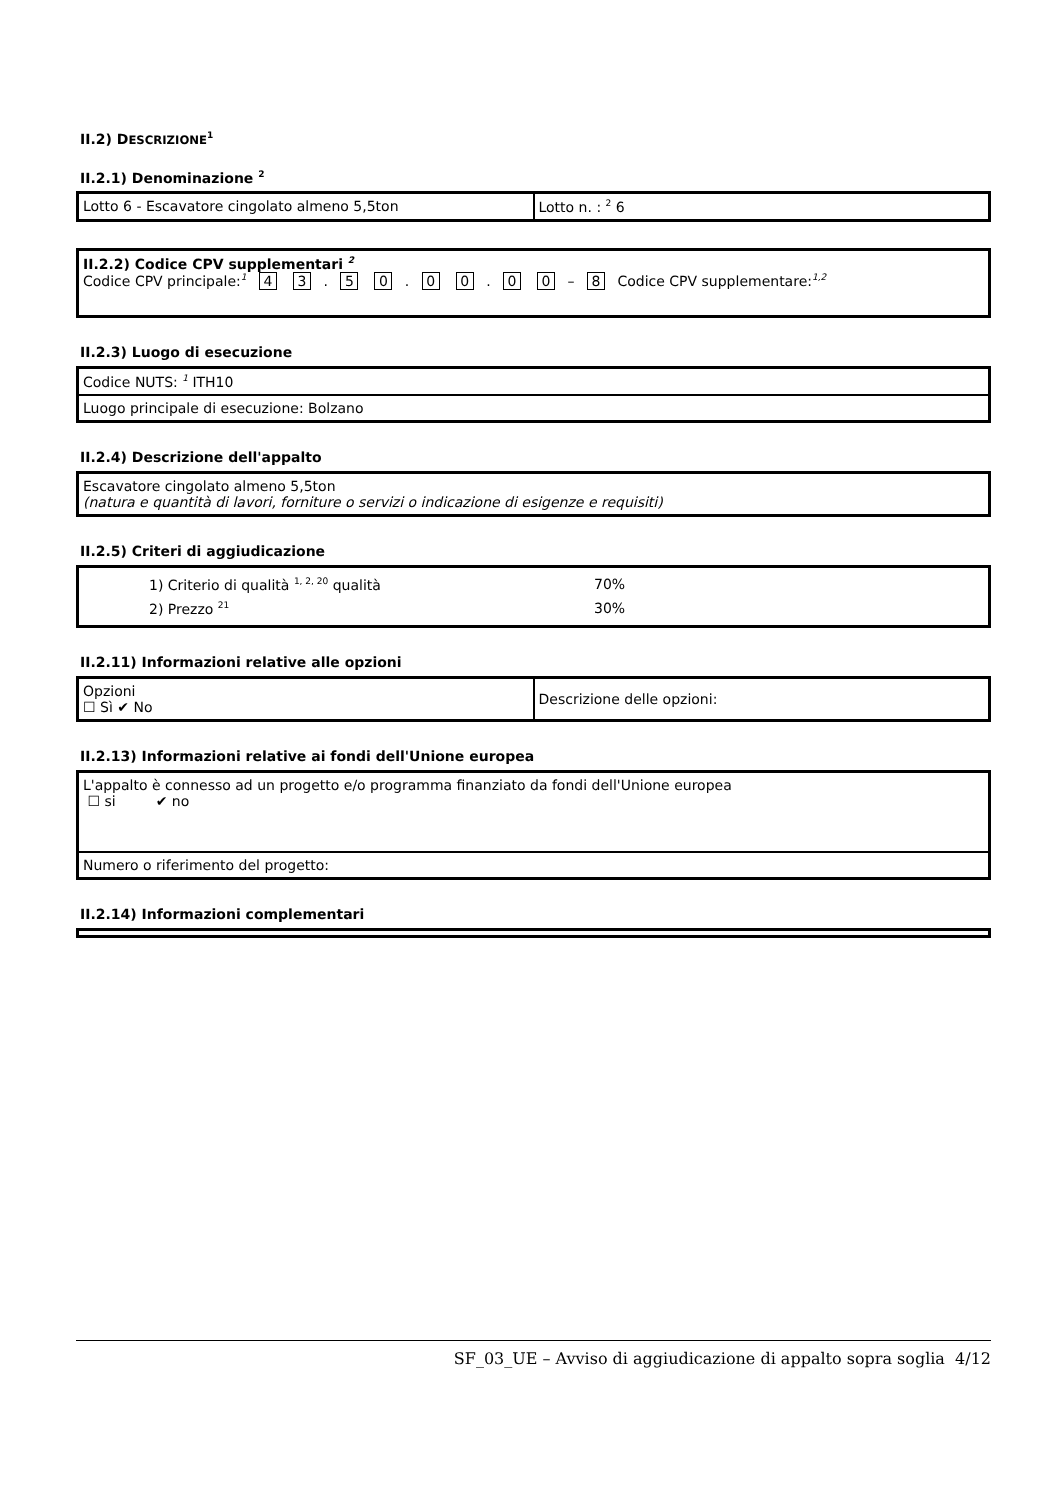II.2) DESCRIZIONE<sup>1</sup>
II.2.1) Denominazione <sup>2</sup>
| Lotto 6 - Escavatore cingolato almeno 5,5ton | Lotto n. : <sup>2</sup> 6 |
| II.2.2) Codice CPV supplementari <sup>2</sup> Codice CPV principale:<sup>1</sup> 4 3 . 5 0 . 0 0 . 0 0 – 8 Codice CPV supplementare:<sup>1,2</sup> |
II.2.3) Luogo di esecuzione
| Codice NUTS: <sup>1</sup> ITH10 |
| Luogo principale di esecuzione: Bolzano |
II.2.4) Descrizione dell'appalto
| Escavatore cingolato almeno 5,5ton (natura e quantità di lavori, forniture o servizi o indicazione di esigenze e requisiti) |
II.2.5) Criteri di aggiudicazione
| 1) Criterio di qualità <sup>1, 2, 20</sup> qualità 70% 2) Prezzo <sup>21</sup> 30% |
II.2.11) Informazioni relative alle opzioni
| Opzioni ☐ Sì ✔ No | Descrizione delle opzioni: |
II.2.13) Informazioni relative ai fondi dell'Unione europea
| L'appalto è connesso ad un progetto e/o programma finanziato da fondi dell'Unione europea ☐ si ✔ no |
| Numero o riferimento del progetto: |
II.2.14) Informazioni complementari
SF_03_UE – Avviso di aggiudicazione di appalto sopra soglia 4/12